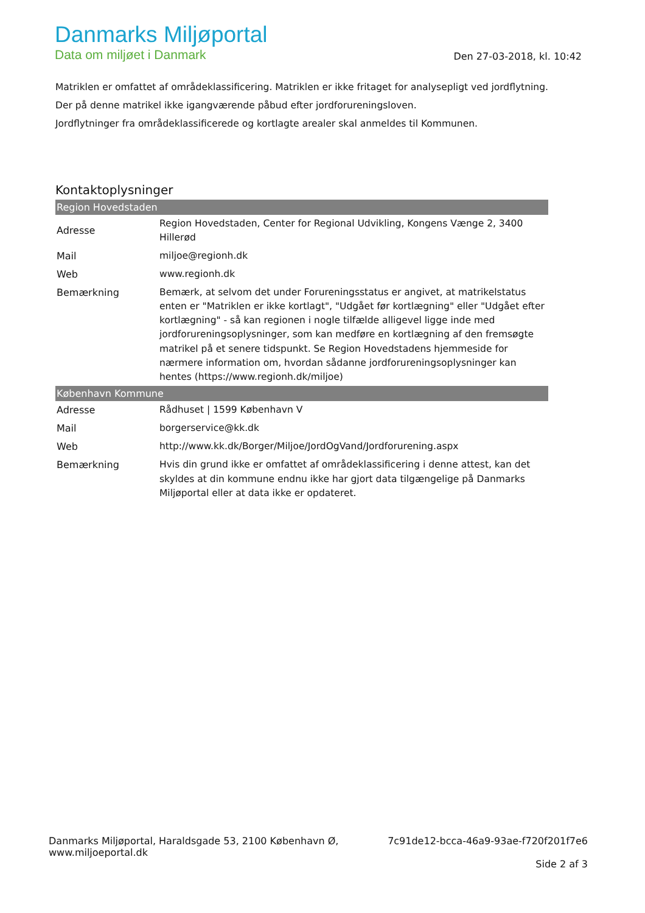Danmarks Miljøportal
Data om miljøet i Danmark
Den 27-03-2018, kl. 10:42
Matriklen er omfattet af områdeklassificering. Matriklen er ikke fritaget for analysepligt ved jordflytning.
Der på denne matrikel ikke igangværende påbud efter jordforureningsloven.
Jordflytninger fra områdeklassificerede og kortlagte arealer skal anmeldes til Kommunen.
Kontaktoplysninger
| Region Hovedstaden | |
| --- | --- |
| Adresse | Region Hovedstaden, Center for Regional Udvikling, Kongens Vænge 2, 3400 Hillerød |
| Mail | miljoe@regionh.dk |
| Web | www.regionh.dk |
| Bemærkning | Bemærk, at selvom det under Forureningsstatus er angivet, at matrikelstatus enten er "Matriklen er ikke kortlagt", "Udgået før kortlægning" eller "Udgået efter kortlægning" - så kan regionen i nogle tilfælde alligevel ligge inde med jordforureningsoplysninger, som kan medføre en kortlægning af den fremsøgte matrikel på et senere tidspunkt. Se Region Hovedstadens hjemmeside for nærmere information om, hvordan sådanne jordforureningsoplysninger kan hentes (https://www.regionh.dk/miljoe) |
| København Kommune | |
| Adresse | Rådhuset / 1599 København V |
| Mail | borgerservice@kk.dk |
| Web | http://www.kk.dk/Borger/Miljoe/JordOgVand/Jordforurening.aspx |
| Bemærkning | Hvis din grund ikke er omfattet af områdeklassificering i denne attest, kan det skyldes at din kommune endnu ikke har gjort data tilgængelige på Danmarks Miljøportal eller at data ikke er opdateret. |
Danmarks Miljøportal, Haraldsgade 53, 2100 København Ø,
www.miljoeportal.dk
7c91de12-bcca-46a9-93ae-f720f201f7e6
Side 2 af 3